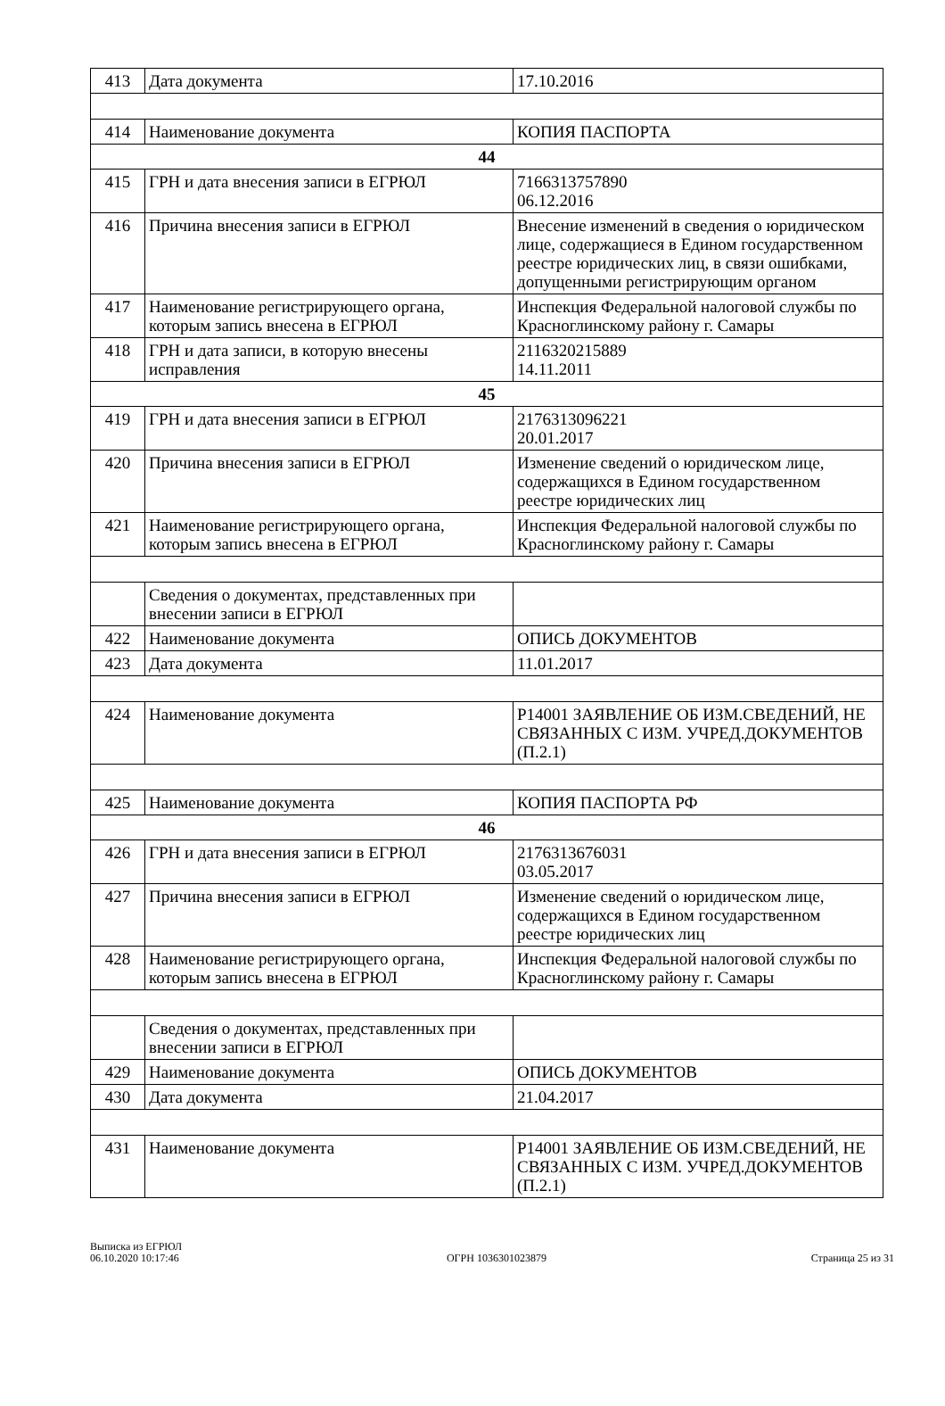| 413 | Дата документа | 17.10.2016 |
| 414 | Наименование документа | КОПИЯ ПАСПОРТА |
| 44 | | |
| 415 | ГРН и дата внесения записи в ЕГРЮЛ | 7166313757890 06.12.2016 |
| 416 | Причина внесения записи в ЕГРЮЛ | Внесение изменений в сведения о юридическом лице, содержащиеся в Едином государственном реестре юридических лиц, в связи ошибками, допущенными регистрирующим органом |
| 417 | Наименование регистрирующего органа, которым запись внесена в ЕГРЮЛ | Инспекция Федеральной налоговой службы по Красноглинскому району г. Самары |
| 418 | ГРН и дата записи, в которую внесены исправления | 2116320215889 14.11.2011 |
| 45 | | |
| 419 | ГРН и дата внесения записи в ЕГРЮЛ | 2176313096221 20.01.2017 |
| 420 | Причина внесения записи в ЕГРЮЛ | Изменение сведений о юридическом лице, содержащихся в Едином государственном реестре юридических лиц |
| 421 | Наименование регистрирующего органа, которым запись внесена в ЕГРЮЛ | Инспекция Федеральной налоговой службы по Красноглинскому району г. Самары |
| | Сведения о документах, представленных при внесении записи в ЕГРЮЛ | |
| 422 | Наименование документа | ОПИСЬ ДОКУМЕНТОВ |
| 423 | Дата документа | 11.01.2017 |
| 424 | Наименование документа | Р14001 ЗАЯВЛЕНИЕ ОБ ИЗМ.СВЕДЕНИЙ, НЕ СВЯЗАННЫХ С ИЗМ. УЧРЕД.ДОКУМЕНТОВ (П.2.1) |
| 425 | Наименование документа | КОПИЯ ПАСПОРТА РФ |
| 46 | | |
| 426 | ГРН и дата внесения записи в ЕГРЮЛ | 2176313676031 03.05.2017 |
| 427 | Причина внесения записи в ЕГРЮЛ | Изменение сведений о юридическом лице, содержащихся в Едином государственном реестре юридических лиц |
| 428 | Наименование регистрирующего органа, которым запись внесена в ЕГРЮЛ | Инспекция Федеральной налоговой службы по Красноглинскому району г. Самары |
| | Сведения о документах, представленных при внесении записи в ЕГРЮЛ | |
| 429 | Наименование документа | ОПИСЬ ДОКУМЕНТОВ |
| 430 | Дата документа | 21.04.2017 |
| 431 | Наименование документа | Р14001 ЗАЯВЛЕНИЕ ОБ ИЗМ.СВЕДЕНИЙ, НЕ СВЯЗАННЫХ С ИЗМ. УЧРЕД.ДОКУМЕНТОВ (П.2.1) |
Выписка из ЕГРЮЛ
06.10.2020 10:17:46
ОГРН 1036301023879
Страница 25 из 31